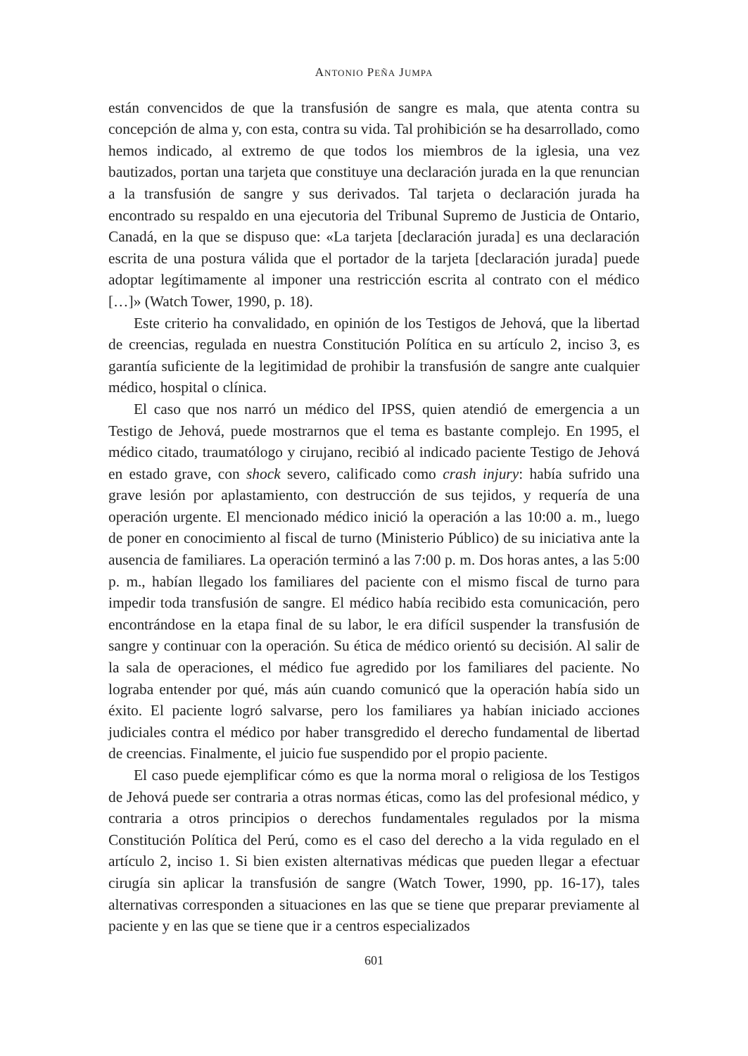ANTONIO PEÑA JUMPA
están convencidos de que la transfusión de sangre es mala, que atenta contra su concepción de alma y, con esta, contra su vida. Tal prohibición se ha desarrollado, como hemos indicado, al extremo de que todos los miembros de la iglesia, una vez bautizados, portan una tarjeta que constituye una declaración jurada en la que renuncian a la transfusión de sangre y sus derivados. Tal tarjeta o declaración jurada ha encontrado su respaldo en una ejecutoria del Tribunal Supremo de Justicia de Ontario, Canadá, en la que se dispuso que: «La tarjeta [declaración jurada] es una declaración escrita de una postura válida que el portador de la tarjeta [declaración jurada] puede adoptar legítimamente al imponer una restricción escrita al contrato con el médico […]» (Watch Tower, 1990, p. 18).
Este criterio ha convalidado, en opinión de los Testigos de Jehová, que la libertad de creencias, regulada en nuestra Constitución Política en su artículo 2, inciso 3, es garantía suficiente de la legitimidad de prohibir la transfusión de sangre ante cualquier médico, hospital o clínica.
El caso que nos narró un médico del IPSS, quien atendió de emergencia a un Testigo de Jehová, puede mostrarnos que el tema es bastante complejo. En 1995, el médico citado, traumatólogo y cirujano, recibió al indicado paciente Testigo de Jehová en estado grave, con shock severo, calificado como crash injury: había sufrido una grave lesión por aplastamiento, con destrucción de sus tejidos, y requería de una operación urgente. El mencionado médico inició la operación a las 10:00 a. m., luego de poner en conocimiento al fiscal de turno (Ministerio Público) de su iniciativa ante la ausencia de familiares. La operación terminó a las 7:00 p. m. Dos horas antes, a las 5:00 p. m., habían llegado los familiares del paciente con el mismo fiscal de turno para impedir toda transfusión de sangre. El médico había recibido esta comunicación, pero encontrándose en la etapa final de su labor, le era difícil suspender la transfusión de sangre y continuar con la operación. Su ética de médico orientó su decisión. Al salir de la sala de operaciones, el médico fue agredido por los familiares del paciente. No lograba entender por qué, más aún cuando comunicó que la operación había sido un éxito. El paciente logró salvarse, pero los familiares ya habían iniciado acciones judiciales contra el médico por haber transgredido el derecho fundamental de libertad de creencias. Finalmente, el juicio fue suspendido por el propio paciente.
El caso puede ejemplificar cómo es que la norma moral o religiosa de los Testigos de Jehová puede ser contraria a otras normas éticas, como las del profesional médico, y contraria a otros principios o derechos fundamentales regulados por la misma Constitución Política del Perú, como es el caso del derecho a la vida regulado en el artículo 2, inciso 1. Si bien existen alternativas médicas que pueden llegar a efectuar cirugía sin aplicar la transfusión de sangre (Watch Tower, 1990, pp. 16-17), tales alternativas corresponden a situaciones en las que se tiene que preparar previamente al paciente y en las que se tiene que ir a centros especializados
601